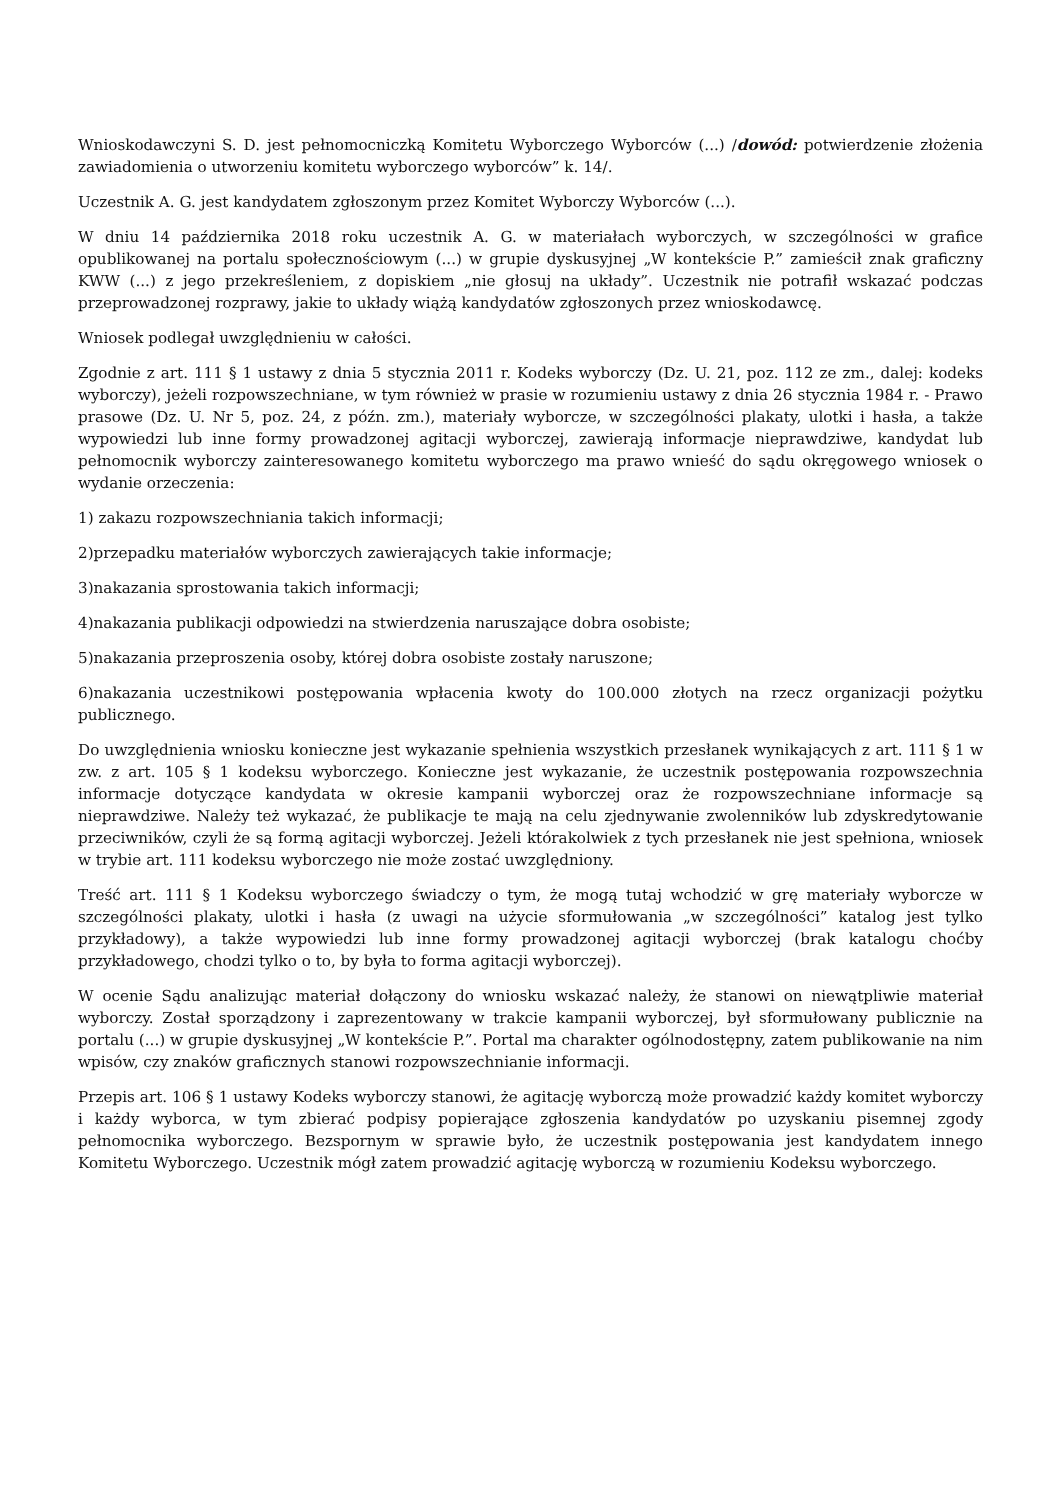Wnioskodawczyni S. D. jest pełnomocniczką Komitetu Wyborczego Wyborców (...) /dowód: potwierdzenie złożenia zawiadomienia o utworzeniu komitetu wyborczego wyborców” k. 14/.
Uczestnik A. G. jest kandydatem zgłoszonym przez Komitet Wyborczy Wyborców (...).
W dniu 14 października 2018 roku uczestnik A. G. w materiałach wyborczych, w szczególności w grafice opublikowanej na portalu społecznościowym (...) w grupie dyskusyjnej „W kontekście P.” zamieścił znak graficzny KWW (...) z jego przekreśleniem, z dopiskiem „nie głosuj na układy”. Uczestnik nie potrafił wskazać podczas przeprowadzonej rozprawy, jakie to układy wiążą kandydatów zgłoszonych przez wnioskodawcę.
Wniosek podlegał uwzględnieniu w całości.
Zgodnie z art. 111 § 1 ustawy z dnia 5 stycznia 2011 r. Kodeks wyborczy (Dz. U. 21, poz. 112 ze zm., dalej: kodeks wyborczy), jeżeli rozpowszechniane, w tym również w prasie w rozumieniu ustawy z dnia 26 stycznia 1984 r. - Prawo prasowe (Dz. U. Nr 5, poz. 24, z późn. zm.), materiały wyborcze, w szczególności plakaty, ulotki i hasła, a także wypowiedzi lub inne formy prowadzonej agitacji wyborczej, zawierają informacje nieprawdziwe, kandydat lub pełnomocnik wyborczy zainteresowanego komitetu wyborczego ma prawo wnieść do sądu okręgowego wniosek o wydanie orzeczenia:
1) zakazu rozpowszechniania takich informacji;
2)przepadku materiałów wyborczych zawierających takie informacje;
3)nakazania sprostowania takich informacji;
4)nakazania publikacji odpowiedzi na stwierdzenia naruszające dobra osobiste;
5)nakazania przeproszenia osoby, której dobra osobiste zostały naruszone;
6)nakazania uczestnikowi postępowania wpłacenia kwoty do 100.000 złotych na rzecz organizacji pożytku publicznego.
Do uwzględnienia wniosku konieczne jest wykazanie spełnienia wszystkich przesłanek wynikających z art. 111 § 1 w zw. z art. 105 § 1 kodeksu wyborczego. Konieczne jest wykazanie, że uczestnik postępowania rozpowszechnia informacje dotyczące kandydata w okresie kampanii wyborczej oraz że rozpowszechniane informacje są nieprawdziwe. Należy też wykazać, że publikacje te mają na celu zjednywanie zwolenników lub zdyskredytowanie przeciwników, czyli że są formą agitacji wyborczej. Jeżeli którakolwiek z tych przesłanek nie jest spełniona, wniosek w trybie art. 111 kodeksu wyborczego nie może zostać uwzględniony.
Treść art. 111 § 1 Kodeksu wyborczego świadczy o tym, że mogą tutaj wchodzić w grę materiały wyborcze w szczególności plakaty, ulotki i hasła (z uwagi na użycie sformułowania „w szczególności” katalog jest tylko przykładowy), a także wypowiedzi lub inne formy prowadzonej agitacji wyborczej (brak katalogu choćby przykładowego, chodzi tylko o to, by była to forma agitacji wyborczej).
W ocenie Sądu analizując materiał dołączony do wniosku wskazać należy, że stanowi on niewątpliwie materiał wyborczy. Został sporządzony i zaprezentowany w trakcie kampanii wyborczej, był sformułowany publicznie na portalu (...) w grupie dyskusyjnej „W kontekście P.”. Portal ma charakter ogólnodostępny, zatem publikowanie na nim wpisów, czy znaków graficznych stanowi rozpowszechnianie informacji.
Przepis art. 106 § 1 ustawy Kodeks wyborczy stanowi, że agitację wyborczą może prowadzić każdy komitet wyborczy i każdy wyborca, w tym zbierać podpisy popierające zgłoszenia kandydatów po uzyskaniu pisemnej zgody pełnomocnika wyborczego. Bezspornym w sprawie było, że uczestnik postępowania jest kandydatem innego Komitetu Wyborczego. Uczestnik mógł zatem prowadzić agitację wyborczą w rozumieniu Kodeksu wyborczego.